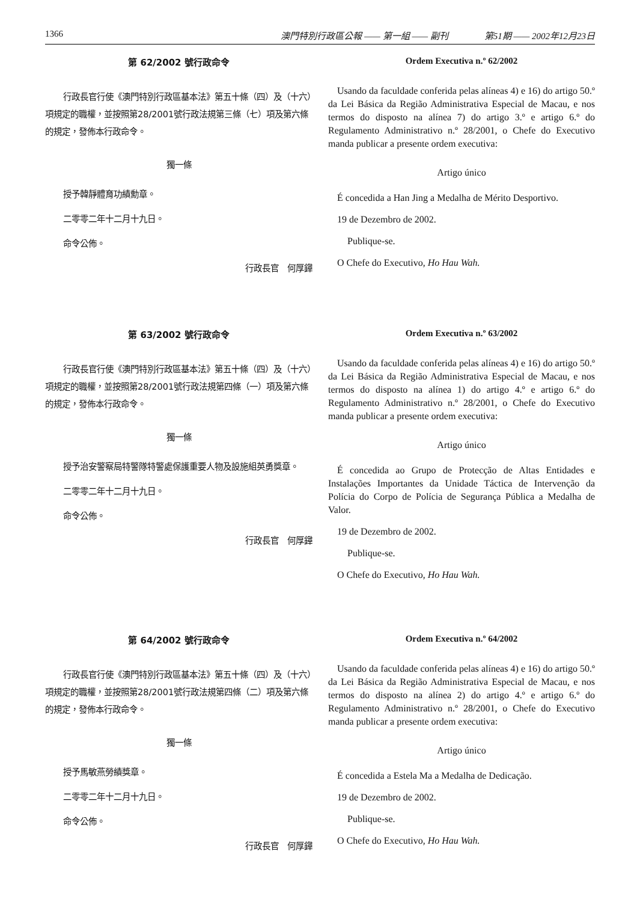1366 澳門特別行政區公報 —— 第一組 —— 副刊　　　　第51期 —— 2002年12月23日
第 62/2002 號行政命令
行政長官行使《澳門特別行政區基本法》第五十條（四）及（十六）項規定的職權，並按照第28/2001號行政法規第三條（七）項及第六條的規定，發佈本行政命令。
獨一條
授予韓靜體育功績勳章。
二零零二年十二月十九日。
命令公佈。
行政長官　何厚鏵
Ordem Executiva n.º 62/2002
Usando da faculdade conferida pelas alíneas 4) e 16) do artigo 50.º da Lei Básica da Região Administrativa Especial de Macau, e nos termos do disposto na alínea 7) do artigo 3.º e artigo 6.º do Regulamento Administrativo n.º 28/2001, o Chefe do Executivo manda publicar a presente ordem executiva:
Artigo único
É concedida a Han Jing a Medalha de Mérito Desportivo.
19 de Dezembro de 2002.
Publique-se.
O Chefe do Executivo, Ho Hau Wah.
第 63/2002 號行政命令
行政長官行使《澳門特別行政區基本法》第五十條（四）及（十六）項規定的職權，並按照第28/2001號行政法規第四條（一）項及第六條的規定，發佈本行政命令。
獨一條
授予治安警察局特警隊特警處保護重要人物及設施組英勇獎章。
二零零二年十二月十九日。
命令公佈。
行政長官　何厚鏵
Ordem Executiva n.º 63/2002
Usando da faculdade conferida pelas alíneas 4) e 16) do artigo 50.º da Lei Básica da Região Administrativa Especial de Macau, e nos termos do disposto na alínea 1) do artigo 4.º e artigo 6.º do Regulamento Administrativo n.º 28/2001, o Chefe do Executivo manda publicar a presente ordem executiva:
Artigo único
É concedida ao Grupo de Protecção de Altas Entidades e Instalações Importantes da Unidade Táctica de Intervenção da Polícia do Corpo de Polícia de Segurança Pública a Medalha de Valor.
19 de Dezembro de 2002.
Publique-se.
O Chefe do Executivo, Ho Hau Wah.
第 64/2002 號行政命令
行政長官行使《澳門特別行政區基本法》第五十條（四）及（十六）項規定的職權，並按照第28/2001號行政法規第四條（二）項及第六條的規定，發佈本行政命令。
獨一條
授予馬敏燕勞績獎章。
二零零二年十二月十九日。
命令公佈。
行政長官　何厚鏵
Ordem Executiva n.º 64/2002
Usando da faculdade conferida pelas alíneas 4) e 16) do artigo 50.º da Lei Básica da Região Administrativa Especial de Macau, e nos termos do disposto na alínea 2) do artigo 4.º e artigo 6.º do Regulamento Administrativo n.º 28/2001, o Chefe do Executivo manda publicar a presente ordem executiva:
Artigo único
É concedida a Estela Ma a Medalha de Dedicação.
19 de Dezembro de 2002.
Publique-se.
O Chefe do Executivo, Ho Hau Wah.